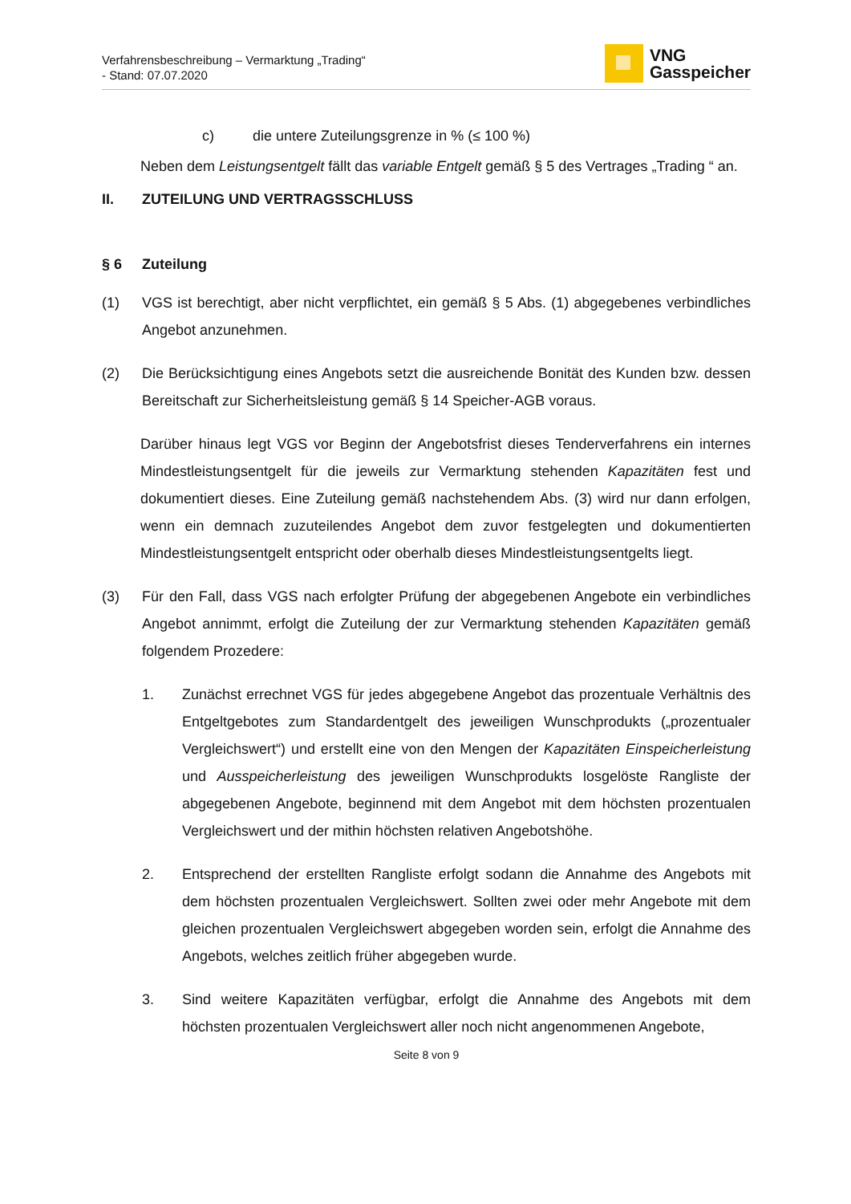Verfahrensbeschreibung – Vermarktung „Trading“
- Stand: 07.07.2020
VNG
Gasspeicher
c) die untere Zuteilungsgrenze in % (≤ 100 %)
Neben dem Leistungsentgelt fällt das variable Entgelt gemäß § 5 des Vertrages „Trading “ an.
II. ZUTEILUNG UND VERTRAGSSCHLUSS
§ 6 Zuteilung
(1)
VGS ist berechtigt, aber nicht verpflichtet, ein gemäß § 5 Abs. (1) abgegebenes verbindliches Angebot anzunehmen.
(2)
Die Berücksichtigung eines Angebots setzt die ausreichende Bonität des Kunden bzw. dessen Bereitschaft zur Sicherheitsleistung gemäß § 14 Speicher-AGB voraus.
Darüber hinaus legt VGS vor Beginn der Angebotsfrist dieses Tenderverfahrens ein internes Mindestleistungsentgelt für die jeweils zur Vermarktung stehenden Kapazitäten fest und dokumentiert dieses. Eine Zuteilung gemäß nachstehendem Abs. (3) wird nur dann erfolgen, wenn ein demnach zuzuteilendes Angebot dem zuvor festgelegten und dokumentierten Mindestleistungsentgelt entspricht oder oberhalb dieses Mindestleistungsentgelts liegt.
(3)
Für den Fall, dass VGS nach erfolgter Prüfung der abgegebenen Angebote ein verbindliches Angebot annimmt, erfolgt die Zuteilung der zur Vermarktung stehenden Kapazitäten gemäß folgendem Prozedere:
1.
Zunächst errechnet VGS für jedes abgegebene Angebot das prozentuale Verhältnis des Entgeltgebotes zum Standardentgelt des jeweiligen Wunschprodukts („prozentualer Vergleichswert“) und erstellt eine von den Mengen der Kapazitäten Einspeicherleistung und Ausspeicherleistung des jeweiligen Wunschprodukts losgelöste Rangliste der abgegebenen Angebote, beginnend mit dem Angebot mit dem höchsten prozentualen Vergleichswert und der mithin höchsten relativen Angebotshöhe.
2.
Entsprechend der erstellten Rangliste erfolgt sodann die Annahme des Angebots mit dem höchsten prozentualen Vergleichswert. Sollten zwei oder mehr Angebote mit dem gleichen prozentualen Vergleichswert abgegeben worden sein, erfolgt die Annahme des Angebots, welches zeitlich früher abgegeben wurde.
3.
Sind weitere Kapazitäten verfügbar, erfolgt die Annahme des Angebots mit dem höchsten prozentualen Vergleichswert aller noch nicht angenommenen Angebote,
Seite 8 von 9